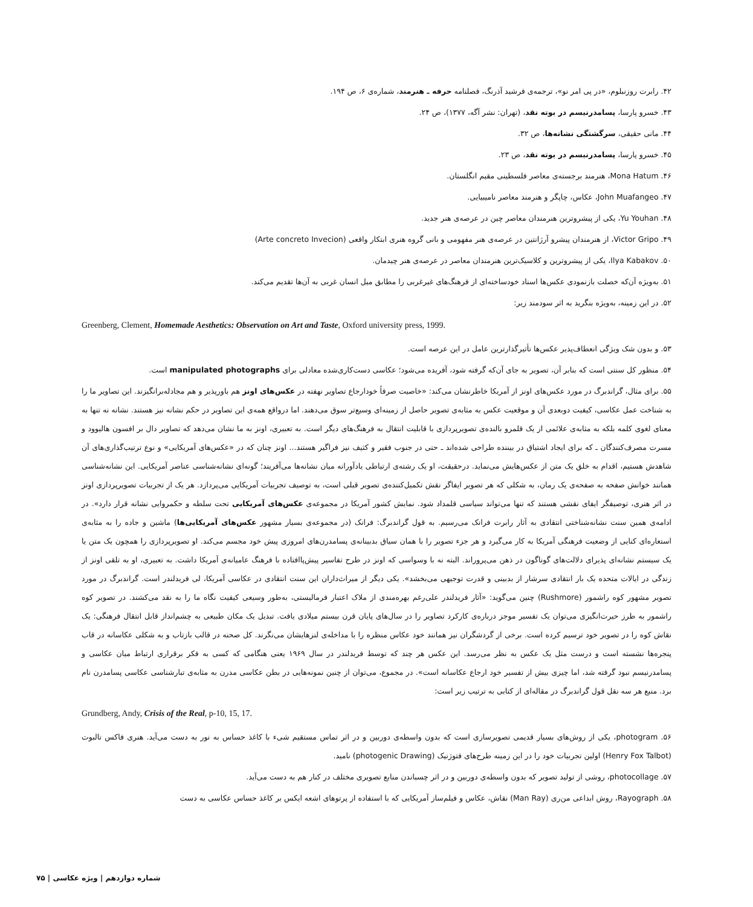۴۲. رابرت روزنبلوم، «در پی امر نو»، ترجمه‌ی فرشید آذرنگ، فصلنامه حرفه ـ هنرمند، شماره‌ی ۶، ص ۱۹۴.
۴۳. خسرو پارسا، پسامدرنیسم در بوته نقد، (تهران: نشر آگه، ۱۳۷۷)، ص ۲۴.
۴۴. مانی حقیقی، سرگشتگی نشانه‌ها، ص ۳۲.
۴۵. خسرو پارسا، پسامدرنیسم در بوته نقد، ص ۲۳.
۴۶. Mona Hatum، هنرمند برجسته‌ی معاصر فلسطینی مقیم انگلستان.
۴۷. John Muafangeo، عکاس، چاپگر و هنرمند معاصر نامیبیایی.
۴۸. Yu Youhan، یکی از پیشروترین هنرمندان معاصر چین در عرصه‌ی هنر جدید.
۴۹. Victor Gripo، از هنرمندان پیشرو آرژانتین در عرصه‌ی هنر مفهومی و بانی گروه هنری ابتکار واقعی (Arte concreto Invecion)
۵۰. Ilya Kabakov، یکی از پیشروترین و کلاسیک‌ترین هنرمندان معاصر در عرصه‌ی هنر چیدمان.
۵۱. به‌ویژه آن‌که خصلت بازنمودی عکس‌ها اسناد خودساخته‌ای از فرهنگ‌های غیرغربی را مطابق میل انسان غربی به آن‌ها تقدیم می‌کند.
۵۲. در این زمینه، به‌ویژه بنگرید به اثر سودمند زیر:
Greenberg, Clement, Homemade Aesthetics: Observation on Art and Taste, Oxford university press, 1999.
۵۳. و بدون شک ویژگی انعطاف‌پذیر عکس‌ها تأثیرگذارترین عامل در این عرصه است.
۵۴. منظور کل سنتی است که بنابر آن، تصویر به جای آن‌که گرفته شود، آفریده می‌شود؛ عکاسی دست‌کاری‌شده معادلی برای manipulated photographs است.
۵۵. برای مثال، گراندبرگ در مورد عکس‌های اونز از آمریکا خاطرنشان می‌کند: «خاصیت صرفاً خودارجاع تصاویر نهفته در عکس‌های اونز هم باورپذیر و هم مجادله‌برانگیزند. این تصاویر ما را به شناخت عمل عکاسی، کیفیت دوبعدی آن و موقعیت عکس به مثابه‌ی تصویر حاصل از زمینه‌ای وسیع‌تر سوق می‌دهند. اما درواقع همه‌ی این تصاویر در حکم نشانه نیز هستند. نشانه نه تنها به معنای لغوی کلمه بلکه به مثابه‌ی علائمی از یک قلمرو بالنده‌ی تصویرپردازی با قابلیت انتقال به فرهنگ‌های دیگر است. به تعبیری، اونز به ما نشان می‌دهد که تصاویر دال بر افسون هالیوود و مسرت مصرف‌کنندگان ـ که برای ایجاد اشتیاق در بیننده طراحی شده‌اند ـ حتی در جنوب فقیر و کثیف نیز فراگیر هستند... اونز چنان که در «عکس‌های آمریکایی» و نوع ترتیب‌گذاری‌های آن شاهدش هستیم، اقدام به خلق یک متن از عکس‌هایش می‌نماید. درحقیقت، او یک رشته‌ی ارتباطی یادآورانه میان نشانه‌ها می‌آفریند؛ گونه‌ای نشانه‌شناسی عناصر آمریکایی. این نشانه‌شناسی همانند خوانش صفحه به صفحه‌ی یک رمان، به شکلی که هر تصویر ایفاگر نقش تکمیل‌کننده‌ی تصویر قبلی است، به توصیف تجربیات آمریکایی می‌پردازد. هر یک از تجربیات تصویرپردازی اونز در اثر هنری، توصیفگر ایفای نقشی هستند که تنها می‌تواند سیاسی قلمداد شود. نمایش کشور آمریکا در مجموعه‌ی عکس‌های آمریکایی تحت سلطه و حکمروایی نشانه قرار دارد». در ادامه‌ی همین سنت نشانه‌شناختی انتقادی به آثار رابرت فرانک می‌رسیم. به قول گراندبرگ: فرانک (در مجموعه‌ی بسیار مشهور عکس‌های آمریکایی‌ها) ماشین و جاده را به مثابه‌ی استعاره‌ای کنایی از وضعیت فرهنگی آمریکا به کار می‌گیرد و هر جزء تصویر را با همان سیاق بدبینانه‌ی پسامدرن‌های امروزی پیش خود مجسم می‌کند. او تصویرپردازی را همچون یک متن یا یک سیستم نشانه‌ای پذیرای دلالت‌های گوناگون در ذهن می‌پروراند. البته نه با وسواسی که اونز در طرح تفاسیر پیش‌پاافتاده با فرهنگ عامیانه‌ی آمریکا داشت. به تعبیری، او به تلقی اونز از زندگی در ایالات متحده یک بار انتقادی سرشار از بدبینی و قدرت توجیهی می‌بخشد». یکی دیگر از میراث‌داران این سنت انتقادی در عکاسی آمریکا، لی فریدلندر است. گراندبرگ در مورد تصویر مشهور کوه راشمور (Rushmore) چنین می‌گوید: «آثار فریدلندر علی‌رغم بهره‌مندی از ملاک اعتبار فرمالیستی، به‌طور وسیعی کیفیت نگاه ما را به نقد می‌کشند. در تصویر کوه راشمور به طرز حیرت‌انگیزی می‌توان یک تفسیر موجز درباره‌ی کارکرد تصاویر را در سال‌های پایان قرن بیستم میلادی یافت. تبدیل یک مکان طبیعی به چشم‌انداز قابل انتقال فرهنگی: یک نقاش کوه را در تصویر خود ترسیم کرده است. برخی از گردشگران نیز همانند خود عکاس منظره را با مداخله‌ی لنزهایشان می‌نگرند. کل صحنه در قالب بازتاب و به شکلی عکاسانه در قاب پنجره‌ها نشسته است و درست مثل یک عکس به نظر می‌رسد. این عکس هر چند که توسط فریدلندر در سال ۱۹۶۹ یعنی هنگامی که کسی به فکر برقراری ارتباط میان عکاسی و پسامدرنیسم نبود گرفته شد، اما چیزی بیش از تفسیر خود ارجاع عکاسانه است». در مجموع، می‌توان از چنین نمونه‌هایی در بطن عکاسی مدرن به مثابه‌ی تبارشناسی عکاسی پسامدرن نام برد. منبع هر سه نقل قول گراندبرگ در مقاله‌ای از کتابی به ترتیب زیر است:
Grundberg, Andy, Crisis of the Real, p-10, 15, 17.
۵۶. photogram، یکی از روش‌های بسیار قدیمی تصویرسازی است که بدون واسطه‌ی دوربین و در اثر تماس مستقیم شیء با کاغذ حساس به نور به دست می‌آید. هنری فاکس تالبوت (Henry Fox Talbot) اولین تجربیات خود را در این زمینه طرح‌های فتوژنیک (photogenic Drawing) نامید.
۵۷. photocollage، روشی از تولید تصویر که بدون واسطه‌ی دوربین و در اثر چسباندن منابع تصویری مختلف در کنار هم به دست می‌آید.
۵۸. Rayograph، روش ابداعی من‌ری (Man Ray) نقاش، عکاس و فیلم‌ساز آمریکایی که با استفاده از پرتوهای اشعه ایکس بر کاغذ حساس عکاسی به دست
شماره دوازدهم | ویژه عکاسی | ۷۵